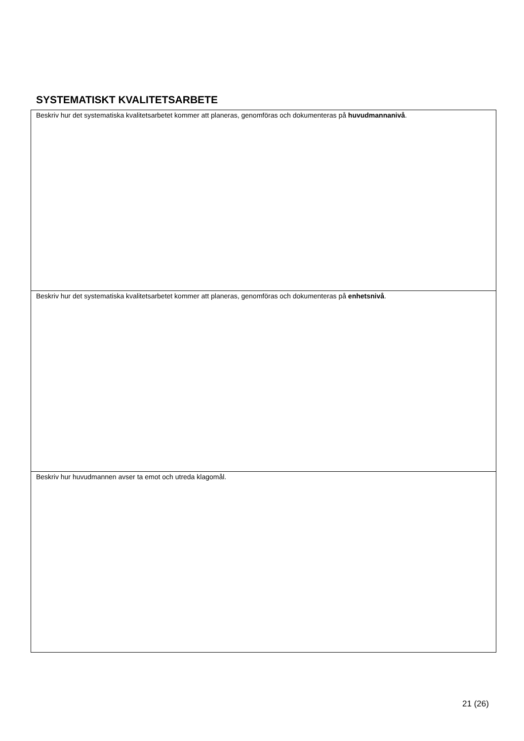SYSTEMATISKT KVALITETSARBETE
| Beskriv hur det systematiska kvalitetsarbetet kommer att planeras, genomföras och dokumenteras på huvudmannanivå . |
| Beskriv hur det systematiska kvalitetsarbetet kommer att planeras, genomföras och dokumenteras på enhetsnivå . |
| Beskriv hur huvudmannen avser ta emot och utreda klagomål. |
21 (26)